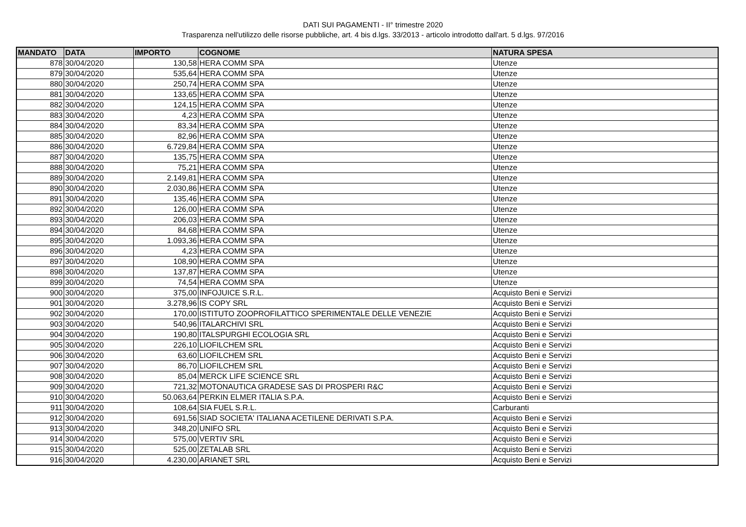DATI SUI PAGAMENTI - II° trimestre 2020
Trasparenza nell'utilizzo delle risorse pubbliche, art. 4 bis d.lgs. 33/2013 - articolo introdotto dall'art. 5 d.lgs. 97/2016
| MANDATO | DATA | IMPORTO | COGNOME | NATURA SPESA |
| --- | --- | --- | --- | --- |
| 878 | 30/04/2020 | 130,58 | HERA COMM SPA | Utenze |
| 879 | 30/04/2020 | 535,64 | HERA COMM SPA | Utenze |
| 880 | 30/04/2020 | 250,74 | HERA COMM SPA | Utenze |
| 881 | 30/04/2020 | 133,65 | HERA COMM SPA | Utenze |
| 882 | 30/04/2020 | 124,15 | HERA COMM SPA | Utenze |
| 883 | 30/04/2020 | 4,23 | HERA COMM SPA | Utenze |
| 884 | 30/04/2020 | 83,34 | HERA COMM SPA | Utenze |
| 885 | 30/04/2020 | 82,96 | HERA COMM SPA | Utenze |
| 886 | 30/04/2020 | 6.729,84 | HERA COMM SPA | Utenze |
| 887 | 30/04/2020 | 135,75 | HERA COMM SPA | Utenze |
| 888 | 30/04/2020 | 75,21 | HERA COMM SPA | Utenze |
| 889 | 30/04/2020 | 2.149,81 | HERA COMM SPA | Utenze |
| 890 | 30/04/2020 | 2.030,86 | HERA COMM SPA | Utenze |
| 891 | 30/04/2020 | 135,46 | HERA COMM SPA | Utenze |
| 892 | 30/04/2020 | 126,00 | HERA COMM SPA | Utenze |
| 893 | 30/04/2020 | 206,03 | HERA COMM SPA | Utenze |
| 894 | 30/04/2020 | 84,68 | HERA COMM SPA | Utenze |
| 895 | 30/04/2020 | 1.093,36 | HERA COMM SPA | Utenze |
| 896 | 30/04/2020 | 4,23 | HERA COMM SPA | Utenze |
| 897 | 30/04/2020 | 108,90 | HERA COMM SPA | Utenze |
| 898 | 30/04/2020 | 137,87 | HERA COMM SPA | Utenze |
| 899 | 30/04/2020 | 74,54 | HERA COMM SPA | Utenze |
| 900 | 30/04/2020 | 375,00 | INFOJUICE S.R.L. | Acquisto Beni e Servizi |
| 901 | 30/04/2020 | 3.278,96 | IS COPY SRL | Acquisto Beni e Servizi |
| 902 | 30/04/2020 | 170,00 | ISTITUTO ZOOPROFILATTICO SPERIMENTALE DELLE VENEZIE | Acquisto Beni e Servizi |
| 903 | 30/04/2020 | 540,96 | ITALARCHIVI SRL | Acquisto Beni e Servizi |
| 904 | 30/04/2020 | 190,80 | ITALSPURGHI ECOLOGIA SRL | Acquisto Beni e Servizi |
| 905 | 30/04/2020 | 226,10 | LIOFILCHEM SRL | Acquisto Beni e Servizi |
| 906 | 30/04/2020 | 63,60 | LIOFILCHEM SRL | Acquisto Beni e Servizi |
| 907 | 30/04/2020 | 86,70 | LIOFILCHEM SRL | Acquisto Beni e Servizi |
| 908 | 30/04/2020 | 85,04 | MERCK LIFE SCIENCE SRL | Acquisto Beni e Servizi |
| 909 | 30/04/2020 | 721,32 | MOTONAUTICA GRADESE SAS DI PROSPERI R&C | Acquisto Beni e Servizi |
| 910 | 30/04/2020 | 50.063,64 | PERKIN ELMER ITALIA S.P.A. | Acquisto Beni e Servizi |
| 911 | 30/04/2020 | 108,64 | SIA FUEL S.R.L. | Carburanti |
| 912 | 30/04/2020 | 691,56 | SIAD SOCIETA' ITALIANA ACETILENE DERIVATI S.P.A. | Acquisto Beni e Servizi |
| 913 | 30/04/2020 | 348,20 | UNIFO SRL | Acquisto Beni e Servizi |
| 914 | 30/04/2020 | 575,00 | VERTIV SRL | Acquisto Beni e Servizi |
| 915 | 30/04/2020 | 525,00 | ZETALAB SRL | Acquisto Beni e Servizi |
| 916 | 30/04/2020 | 4.230,00 | ARIANET SRL | Acquisto Beni e Servizi |